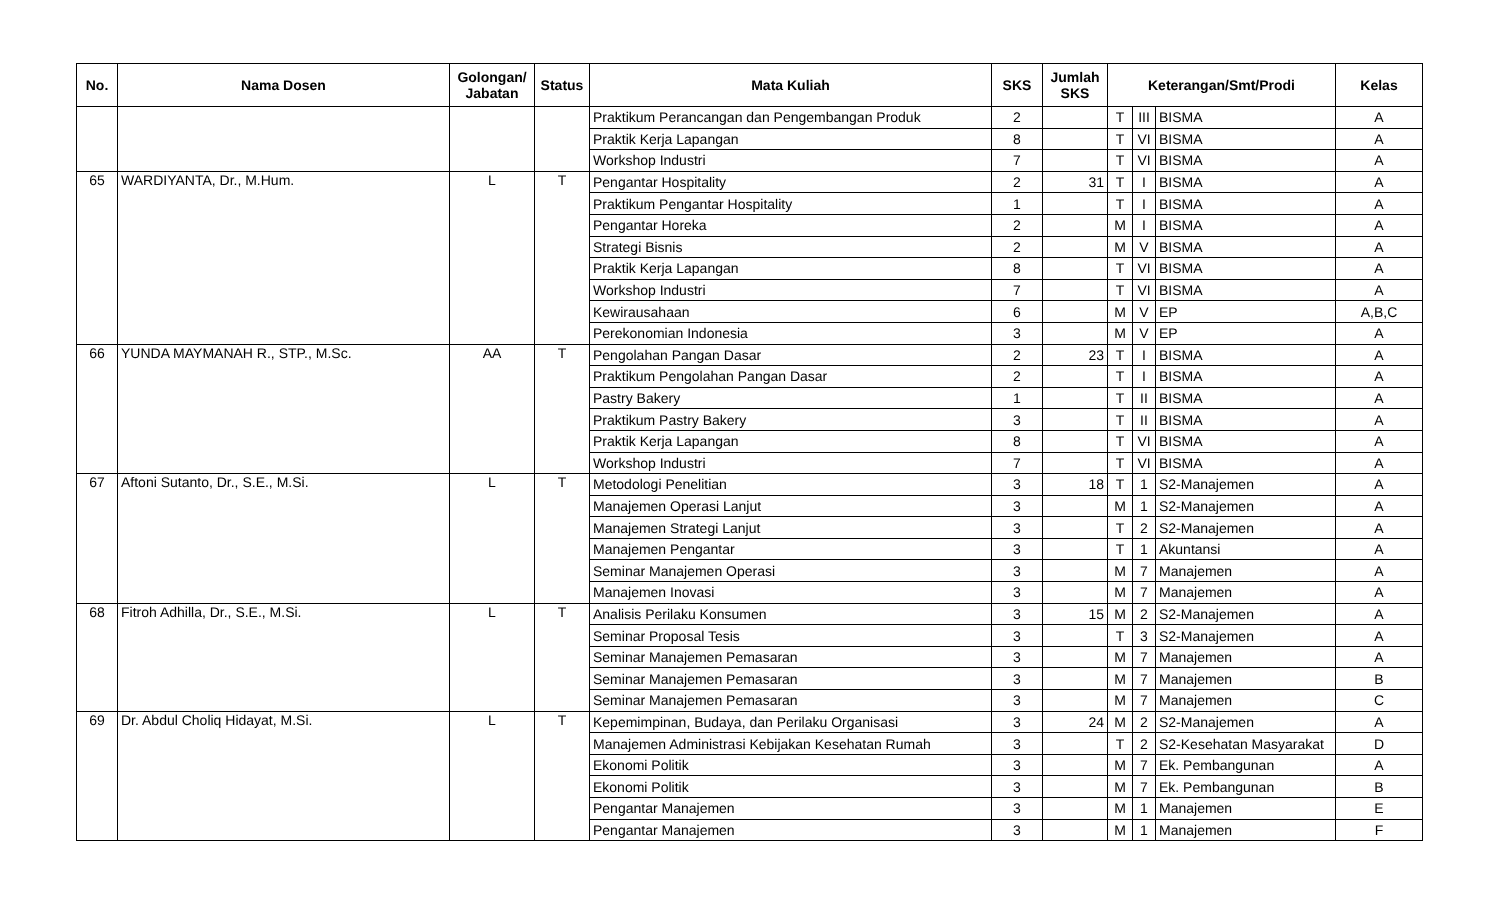| No. | Nama Dosen | Golongan/ Jabatan | Status | Mata Kuliah | SKS | Jumlah SKS | Keterangan/Smt/Prodi | | | Kelas |
| --- | --- | --- | --- | --- | --- | --- | --- | --- | --- | --- |
| | | | | Praktikum Perancangan dan Pengembangan Produk | 2 | | T | III | BISMA | A |
| | | | | Praktik Kerja Lapangan | 8 | | T | VI | BISMA | A |
| | | | | Workshop Industri | 7 | | T | VI | BISMA | A |
| 65 | WARDIYANTA, Dr., M.Hum. | L | T | Pengantar Hospitality | 2 | 31 | T | I | BISMA | A |
| | | | | Praktikum Pengantar Hospitality | 1 | | T | I | BISMA | A |
| | | | | Pengantar Horeka | 2 | | M | I | BISMA | A |
| | | | | Strategi Bisnis | 2 | | M | V | BISMA | A |
| | | | | Praktik Kerja Lapangan | 8 | | T | VI | BISMA | A |
| | | | | Workshop Industri | 7 | | T | VI | BISMA | A |
| | | | | Kewirausahaan | 6 | | M | V | EP | A,B,C |
| | | | | Perekonomian Indonesia | 3 | | M | V | EP | A |
| 66 | YUNDA MAYMANAH R., STP., M.Sc. | AA | T | Pengolahan Pangan Dasar | 2 | 23 | T | I | BISMA | A |
| | | | | Praktikum Pengolahan Pangan Dasar | 2 | | T | I | BISMA | A |
| | | | | Pastry Bakery | 1 | | T | II | BISMA | A |
| | | | | Praktikum Pastry Bakery | 3 | | T | II | BISMA | A |
| | | | | Praktik Kerja Lapangan | 8 | | T | VI | BISMA | A |
| | | | | Workshop Industri | 7 | | T | VI | BISMA | A |
| 67 | Aftoni Sutanto, Dr., S.E., M.Si. | L | T | Metodologi Penelitian | 3 | 18 | T | 1 | S2-Manajemen | A |
| | | | | Manajemen Operasi Lanjut | 3 | | M | 1 | S2-Manajemen | A |
| | | | | Manajemen Strategi Lanjut | 3 | | T | 2 | S2-Manajemen | A |
| | | | | Manajemen Pengantar | 3 | | T | 1 | Akuntansi | A |
| | | | | Seminar Manajemen Operasi | 3 | | M | 7 | Manajemen | A |
| | | | | Manajemen Inovasi | 3 | | M | 7 | Manajemen | A |
| 68 | Fitroh Adhilla, Dr., S.E., M.Si. | L | T | Analisis Perilaku Konsumen | 3 | 15 | M | 2 | S2-Manajemen | A |
| | | | | Seminar Proposal Tesis | 3 | | T | 3 | S2-Manajemen | A |
| | | | | Seminar Manajemen Pemasaran | 3 | | M | 7 | Manajemen | A |
| | | | | Seminar Manajemen Pemasaran | 3 | | M | 7 | Manajemen | B |
| | | | | Seminar Manajemen Pemasaran | 3 | | M | 7 | Manajemen | C |
| 69 | Dr. Abdul Choliq Hidayat, M.Si. | L | T | Kepemimpinan, Budaya, dan Perilaku Organisasi | 3 | 24 | M | 2 | S2-Manajemen | A |
| | | | | Manajemen Administrasi Kebijakan Kesehatan Rumah | 3 | | T | 2 | S2-Kesehatan Masyarakat | D |
| | | | | Ekonomi Politik | 3 | | M | 7 | Ek. Pembangunan | A |
| | | | | Ekonomi Politik | 3 | | M | 7 | Ek. Pembangunan | B |
| | | | | Pengantar Manajemen | 3 | | M | 1 | Manajemen | E |
| | | | | Pengantar Manajemen | 3 | | M | 1 | Manajemen | F |